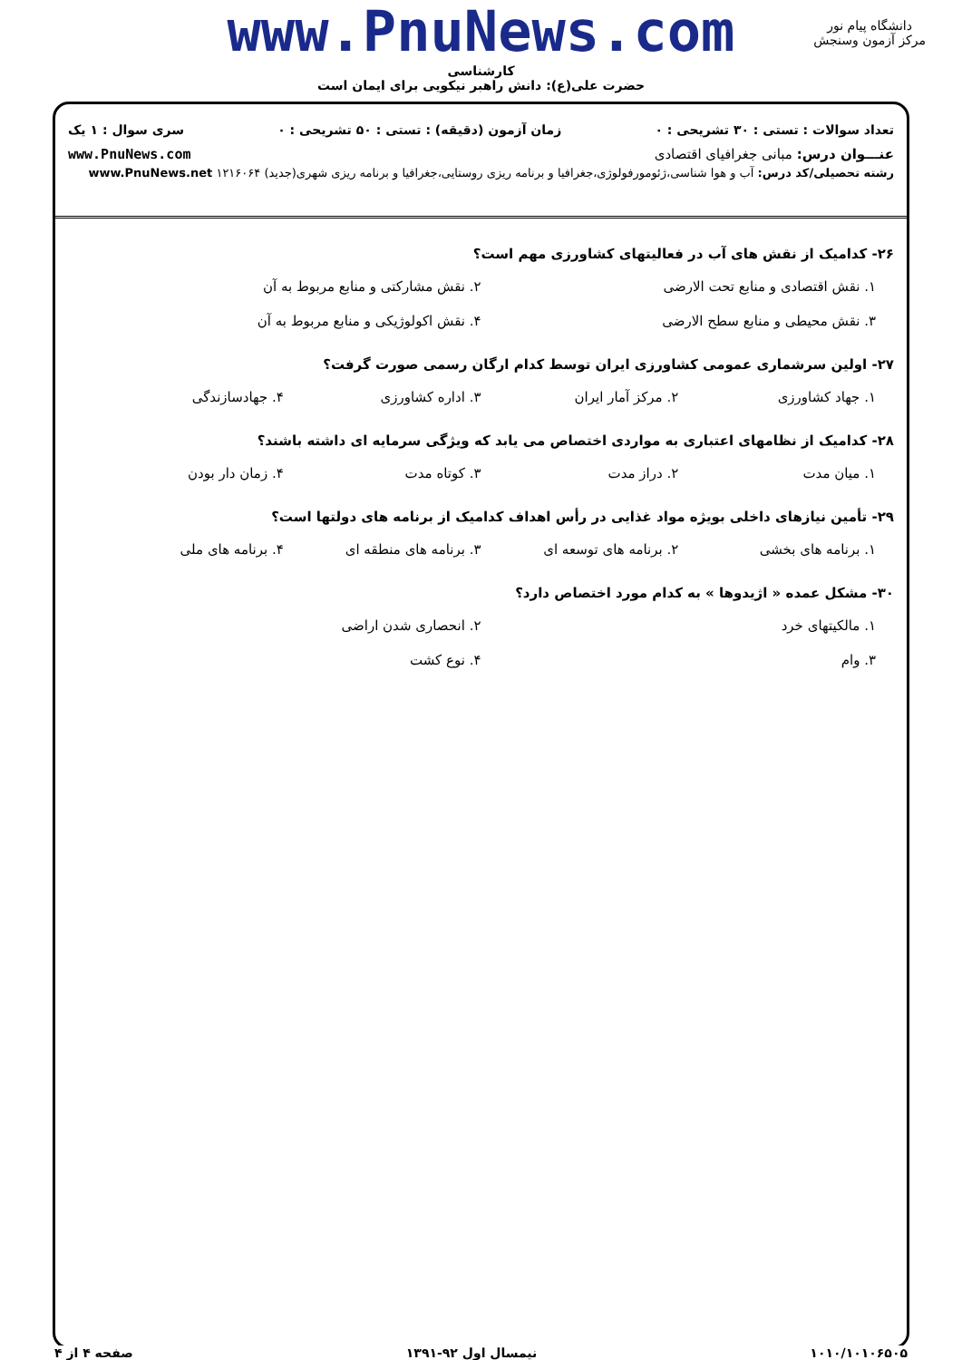www.PnuNews.com
کارشناسی
حضرت علی(ع): دانش راهبر نیکویی برای ایمان است
دانشگاه پیام نور
مرکز آزمون وسنجش
تعداد سوالات : تستی : ۳۰ تشریحی : ۰ زمان آزمون (دقیقه) : تستی : ۵۰ تشریحی : ۰ سری سوال : ۱ یک
عنـــوان درس: مبانی جغرافیای اقتصادی www.PnuNews.com
رشته تحصیلی/کد درس: آب و هوا شناسی،ژئومورفولوژی،جغرافیا و برنامه ریزی روستایی،جغرافیا و برنامه ریزی شهری(جدید) ۱۲۱۶۰۶۴ www.PnuNews.net
۲۶- کدامیک از نقش های آب در فعالیتهای کشاورزی مهم است؟
۱. نقش اقتصادی و منابع تحت الارضی ۲. نقش مشارکتی و منابع مربوط به آن ۳. نقش محیطی و منابع سطح الارضی ۴. نقش اکولوژیکی و منابع مربوط به آن
۲۷- اولین سرشماری عمومی کشاورزی ایران توسط کدام ارگان رسمی صورت گرفت؟
۱. جهاد کشاورزی ۲. مرکز آمار ایران ۳. اداره کشاورزی ۴. جهادسازندگی
۲۸- کدامیک از نظامهای اعتباری به مواردی اختصاص می یابد که ویژگی سرمایه ای داشته باشند؟
۱. میان مدت ۲. دراز مدت ۳. کوتاه مدت ۴. زمان دار بودن
۲۹- تأمین نیازهای داخلی بویژه مواد غذایی در رأس اهداف کدامیک از برنامه های دولتها است؟
۱. برنامه های بخشی ۲. برنامه های توسعه ای ۳. برنامه های منطقه ای ۴. برنامه های ملی
۳۰- مشکل عمده « اژیدوها » به کدام مورد اختصاص دارد؟
۱. مالکیتهای خرد ۲. انحصاری شدن اراضی ۳. وام ۴. نوع کشت
۱۰۱۰/۱۰۱۰۶۵۰۵ نیمسال اول ۹۲-۱۳۹۱ صفحه ۴ از ۴